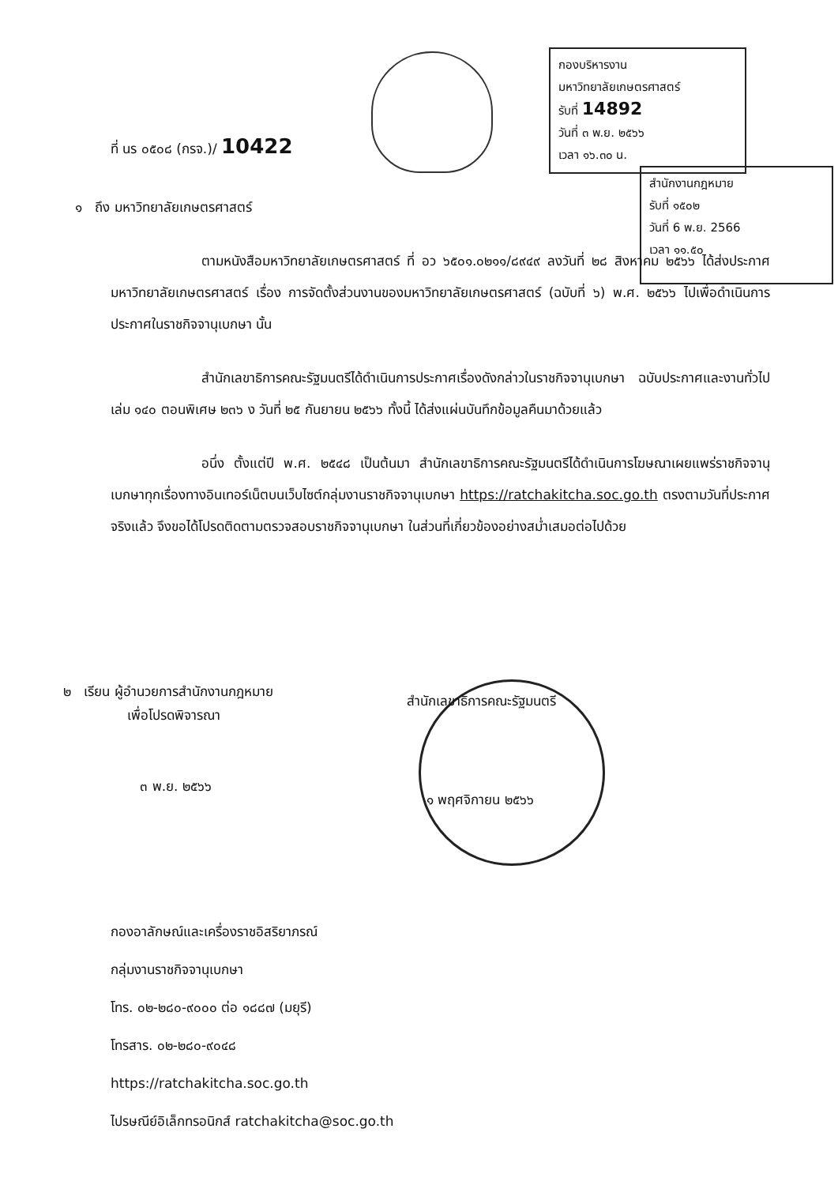กองบริหารงาน
มหาวิทยาลัยเกษตรศาสตร์
รับที่ 14892
วันที่ ๓ พ.ย. ๒๕๖๖
เวลา ๑๖.๓๐ น.
สำนักงานกฎหมาย
รับที่ ๑๕๐๒
วันที่ 6 พ.ย. 2566
เวลา ๑๑.๕๐
ที่ นร ๐๕๐๘ (กรจ.)/ 10422
๑ ถึง มหาวิทยาลัยเกษตรศาสตร์
ตามหนังสือมหาวิทยาลัยเกษตรศาสตร์ ที่ อว ๖๕๐๑.๐๒๑๑/๘๙๔๙ ลงวันที่ ๒๘ สิงหาคม ๒๕๖๖ ได้ส่งประกาศมหาวิทยาลัยเกษตรศาสตร์ เรื่อง การจัดตั้งส่วนงานของมหาวิทยาลัยเกษตรศาสตร์ (ฉบับที่ ๖) พ.ศ. ๒๕๖๖ ไปเพื่อดำเนินการประกาศในราชกิจจานุเบกษา นั้น
สำนักเลขาธิการคณะรัฐมนตรีได้ดำเนินการประกาศเรื่องดังกล่าวในราชกิจจานุเบกษา ฉบับประกาศและงานทั่วไป เล่ม ๑๔๐ ตอนพิเศษ ๒๓๖ ง วันที่ ๒๕ กันยายน ๒๕๖๖ ทั้งนี้ ได้ส่งแผ่นบันทึกข้อมูลคืนมาด้วยแล้ว
อนึ่ง ตั้งแต่ปี พ.ศ. ๒๕๔๘ เป็นต้นมา สำนักเลขาธิการคณะรัฐมนตรีได้ดำเนินการโฆษณาเผยแพร่ราชกิจจานุเบกษาทุกเรื่องทางอินเทอร์เน็ตบนเว็บไซต์กลุ่มงานราชกิจจานุเบกษา https://ratchakitcha.soc.go.th ตรงตามวันที่ประกาศจริงแล้ว จึงขอได้โปรดติดตามตรวจสอบราชกิจจานุเบกษา ในส่วนที่เกี่ยวข้องอย่างสม่ำเสมอต่อไปด้วย
๒ เรียน ผู้อำนวยการสำนักงานกฎหมาย
เพื่อโปรดพิจารณา
๓ พ.ย. ๒๕๖๖
สำนักเลขาธิการคณะรัฐมนตรี
๑ พฤศจิกายน ๒๕๖๖
กองอาลักษณ์และเครื่องราชอิสริยาภรณ์
กลุ่มงานราชกิจจานุเบกษา
โทร. ๐๒-๒๘๐-๙๐๐๐ ต่อ ๑๘๘๗ (มยุรี)
โทรสาร. ๐๒-๒๘๐-๙๐๔๘
https://ratchakitcha.soc.go.th
ไปรษณีย์อิเล็กทรอนิกส์ ratchakitcha@soc.go.th